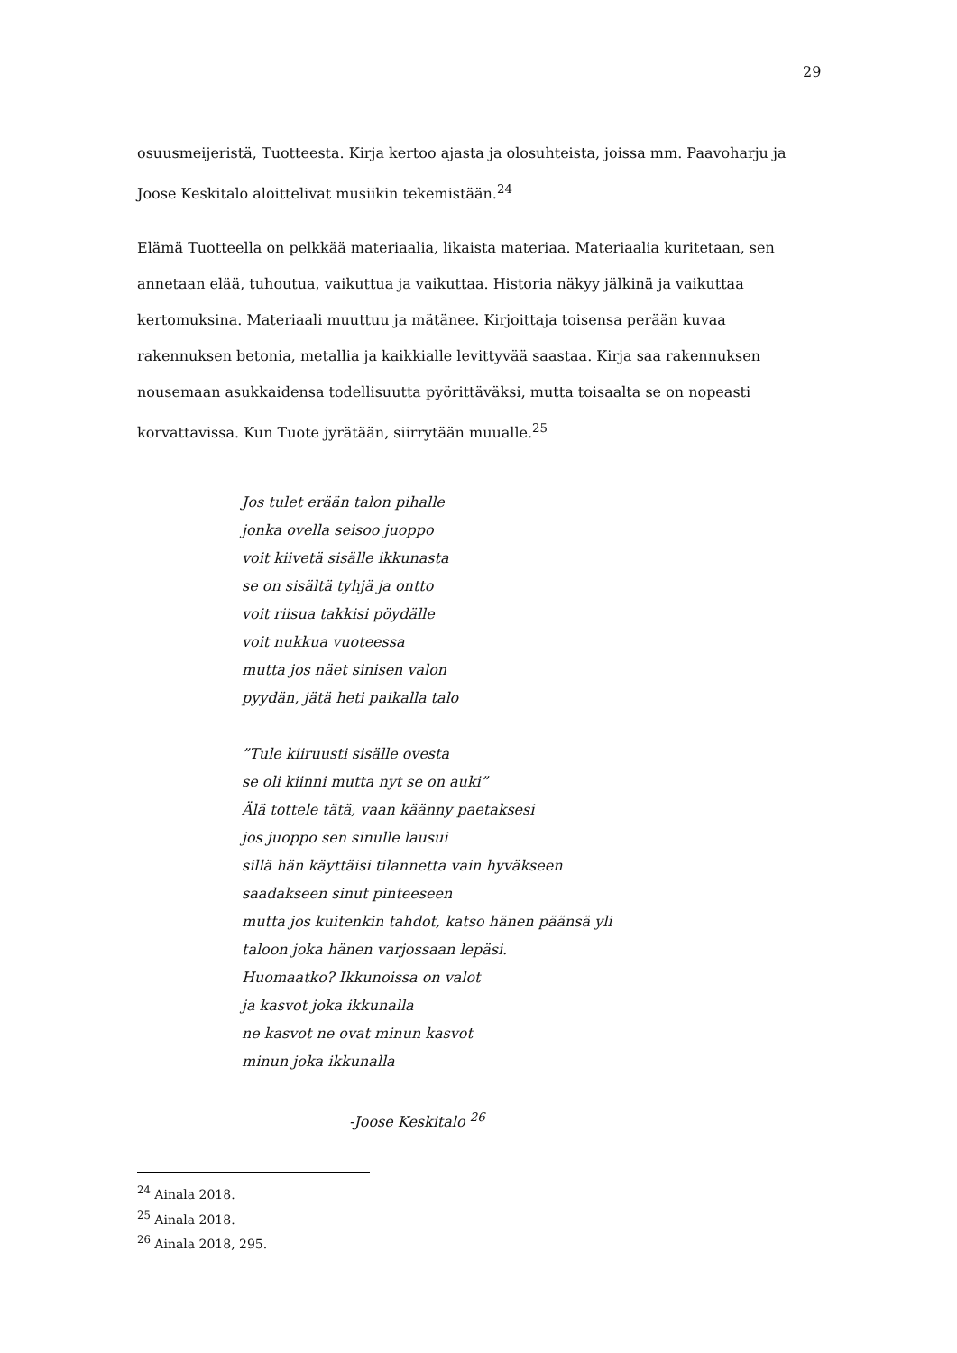29
osuusmeijeristä, Tuotteesta. Kirja kertoo ajasta ja olosuhteista, joissa mm. Paavoharju ja Joose Keskitalo aloittelivat musiikin tekemistään.<sup>24</sup>
Elämä Tuotteella on pelkkää materiaalia, likaista materiaa. Materiaalia kuritetaan, sen annetaan elää, tuhoutua, vaikuttua ja vaikuttaa. Historia näkyy jälkinä ja vaikuttaa kertomuksina. Materiaali muuttuu ja mätänee. Kirjoittaja toisensa perään kuvaa rakennuksen betonia, metallia ja kaikkialle levittyvää saastaa. Kirja saa rakennuksen nousemaan asukkaidensa todellisuutta pyörittäväksi, mutta toisaalta se on nopeasti korvattavissa. Kun Tuote jyrätään, siirrytään muualle.<sup>25</sup>
Jos tulet erään talon pihalle
jonka ovella seisoo juoppo
voit kiivetä sisälle ikkunasta
se on sisältä tyhjä ja ontto
voit riisua takkisi pöydälle
voit nukkua vuoteessa
mutta jos näet sinisen valon
pyydän, jätä heti paikalla talo
”Tule kiiruusti sisälle ovesta
se oli kiinni mutta nyt se on auki”
Älä tottele tätä, vaan käänny paetaksesi
jos juoppo sen sinulle lausui
sillä hän käyttäisi tilannetta vain hyväkseen
saadakseen sinut pinteeseen
mutta jos kuitenkin tahdot, katso hänen päänsä yli
taloon joka hänen varjossaan lepäsi.
Huomaatko? Ikkunoissa on valot
ja kasvot joka ikkunalla
ne kasvot ne ovat minun kasvot
minun joka ikkunalla
-Joose Keskitalo <sup>26</sup>
<sup>24</sup> Ainala 2018.
<sup>25</sup> Ainala 2018.
<sup>26</sup> Ainala 2018, 295.